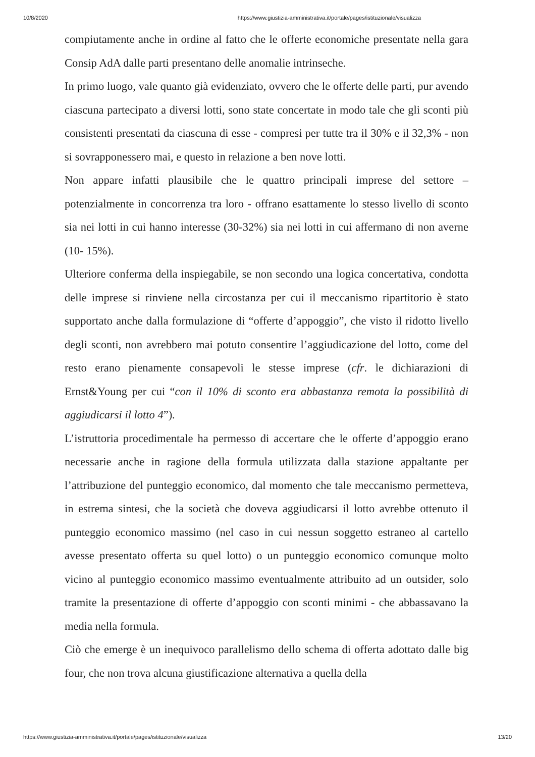10/8/2020 https://www.giustizia-amministrativa.it/portale/pages/istituzionale/visualizza
compiutamente anche in ordine al fatto che le offerte economiche presentate nella gara Consip AdA dalle parti presentano delle anomalie intrinseche.
In primo luogo, vale quanto già evidenziato, ovvero che le offerte delle parti, pur avendo ciascuna partecipato a diversi lotti, sono state concertate in modo tale che gli sconti più consistenti presentati da ciascuna di esse - compresi per tutte tra il 30% e il 32,3% - non si sovrapponessero mai, e questo in relazione a ben nove lotti.
Non appare infatti plausibile che le quattro principali imprese del settore – potenzialmente in concorrenza tra loro - offrano esattamente lo stesso livello di sconto sia nei lotti in cui hanno interesse (30-32%) sia nei lotti in cui affermano di non averne (10- 15%).
Ulteriore conferma della inspiegabile, se non secondo una logica concertativa, condotta delle imprese si rinviene nella circostanza per cui il meccanismo ripartitorio è stato supportato anche dalla formulazione di “offerte d’appoggio”, che visto il ridotto livello degli sconti, non avrebbero mai potuto consentire l’aggiudicazione del lotto, come del resto erano pienamente consapevoli le stesse imprese (cfr. le dichiarazioni di Ernst&Young per cui “con il 10% di sconto era abbastanza remota la possibilità di aggiudicarsi il lotto 4”).
L’istruttoria procedimentale ha permesso di accertare che le offerte d’appoggio erano necessarie anche in ragione della formula utilizzata dalla stazione appaltante per l’attribuzione del punteggio economico, dal momento che tale meccanismo permetteva, in estrema sintesi, che la società che doveva aggiudicarsi il lotto avrebbe ottenuto il punteggio economico massimo (nel caso in cui nessun soggetto estraneo al cartello avesse presentato offerta su quel lotto) o un punteggio economico comunque molto vicino al punteggio economico massimo eventualmente attribuito ad un outsider, solo tramite la presentazione di offerte d’appoggio con sconti minimi - che abbassavano la media nella formula.
Ciò che emerge è un inequivoco parallelismo dello schema di offerta adottato dalle big four, che non trova alcuna giustificazione alternativa a quella della
https://www.giustizia-amministrativa.it/portale/pages/istituzionale/visualizza 13/20